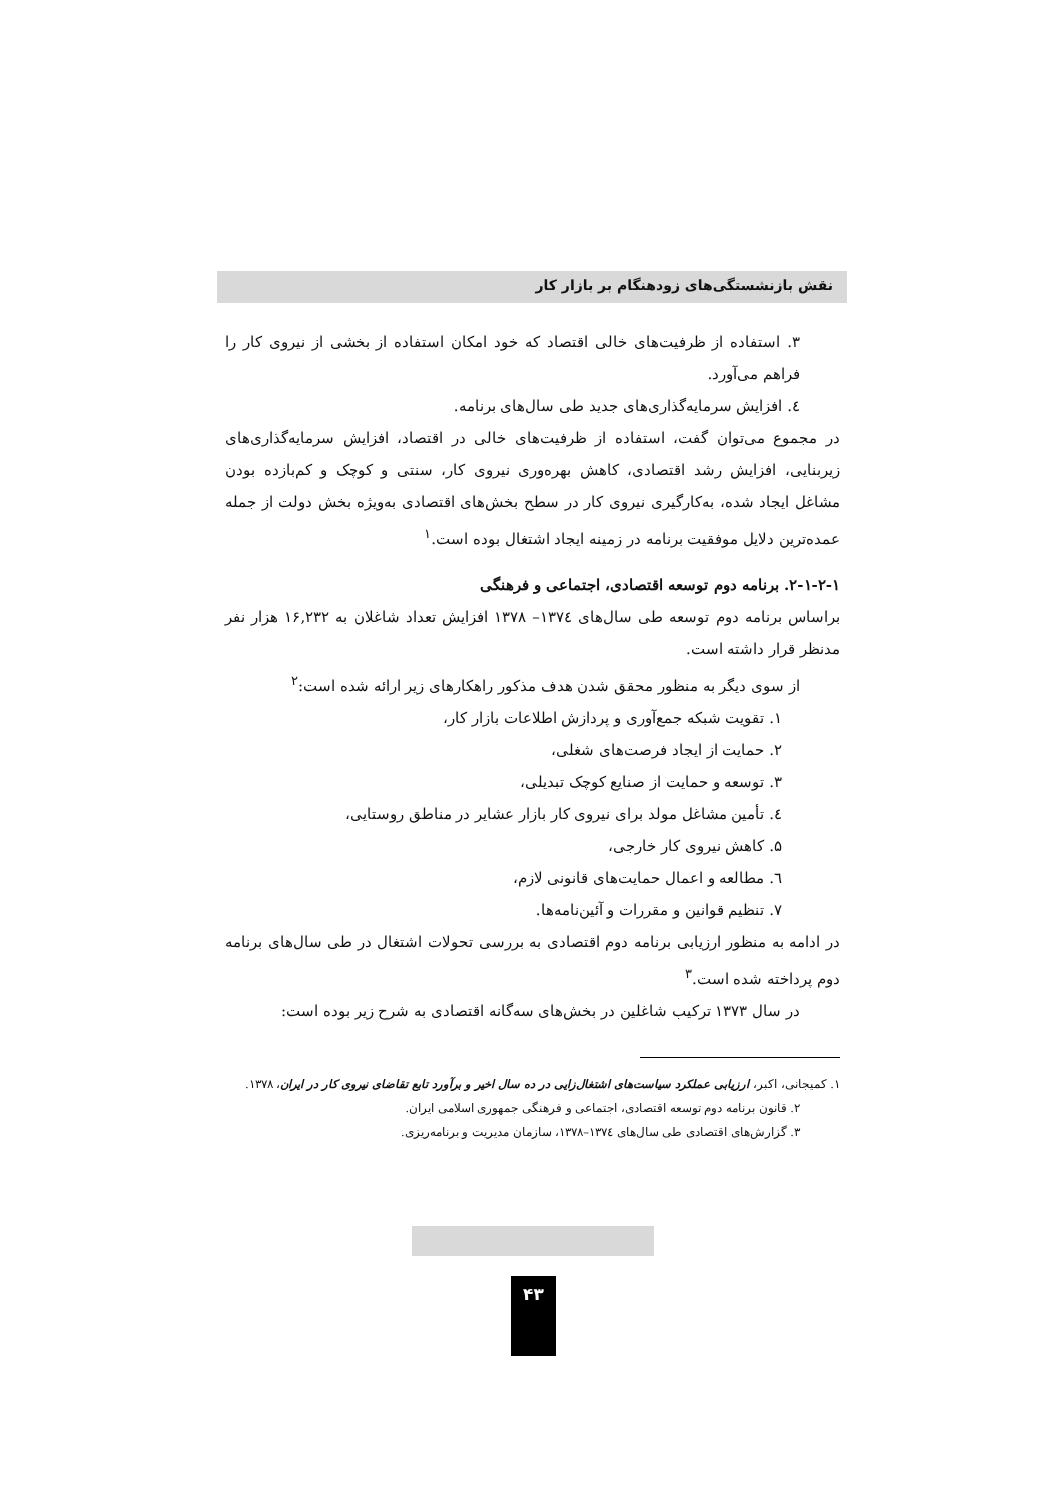نقش بازنشستگی‌های زودهنگام بر بازار کار
۳. استفاده از ظرفیت‌های خالی اقتصاد که خود امکان استفاده از بخشی از نیروی کار را فراهم می‌آورد.
٤. افزایش سرمایه‌گذاری‌های جدید طی سال‌های برنامه.
در مجموع می‌توان گفت، استفاده از ظرفیت‌های خالی در اقتصاد، افزایش سرمایه‌گذاری‌های زیربنایی، افزایش رشد اقتصادی، کاهش بهره‌وری نیروی کار، سنتی و کوچک و کم‌بازده بودن مشاغل ایجاد شده، به‌کارگیری نیروی کار در سطح بخش‌های اقتصادی به‌ویژه بخش دولت از جمله عمده‌ترین دلایل موفقیت برنامه در زمینه ایجاد اشتغال بوده است.<sup>۱</sup>
۲-۱-۲-۱. برنامه دوم توسعه اقتصادی، اجتماعی و فرهنگی
براساس برنامه دوم توسعه طی سال‌های ۱۳۷٤– ۱۳۷۸ افزایش تعداد شاغلان به ۱۶,۲۳۲ هزار نفر مدنظر قرار داشته است.
از سوی دیگر به منظور محقق شدن هدف مذکور راهکارهای زیر ارائه شده است:<sup>۲</sup>
۱. تقویت شبکه جمع‌آوری و پردازش اطلاعات بازار کار،
۲. حمایت از ایجاد فرصت‌های شغلی،
۳. توسعه و حمایت از صنایع کوچک تبدیلی،
٤. تأمین مشاغل مولد برای نیروی کار بازار عشایر در مناطق روستایی،
۵. کاهش نیروی کار خارجی،
٦. مطالعه و اعمال حمایت‌های قانونی لازم،
۷. تنظیم قوانین و مقررات و آئین‌نامه‌ها.
در ادامه به منظور ارزیابی برنامه دوم اقتصادی به بررسی تحولات اشتغال در طی سال‌های برنامه دوم پرداخته شده است.<sup>۳</sup>
در سال ۱۳۷۳ ترکیب شاغلین در بخش‌های سه‌گانه اقتصادی به شرح زیر بوده است:
۱. کمیجانی، اکبر، ارزیابی عملکرد سیاست‌های اشتغال‌زایی در ده سال اخیر و برآورد تابع تقاضای نیروی کار در ایران، ۱۳۷۸.
۲. قانون برنامه دوم توسعه اقتصادی، اجتماعی و فرهنگی جمهوری اسلامی ایران.
۳. گزارش‌های اقتصادی طی سال‌های ۱۳۷٤–۱۳۷۸، سازمان مدیریت و برنامه‌ریزی.
۴۳